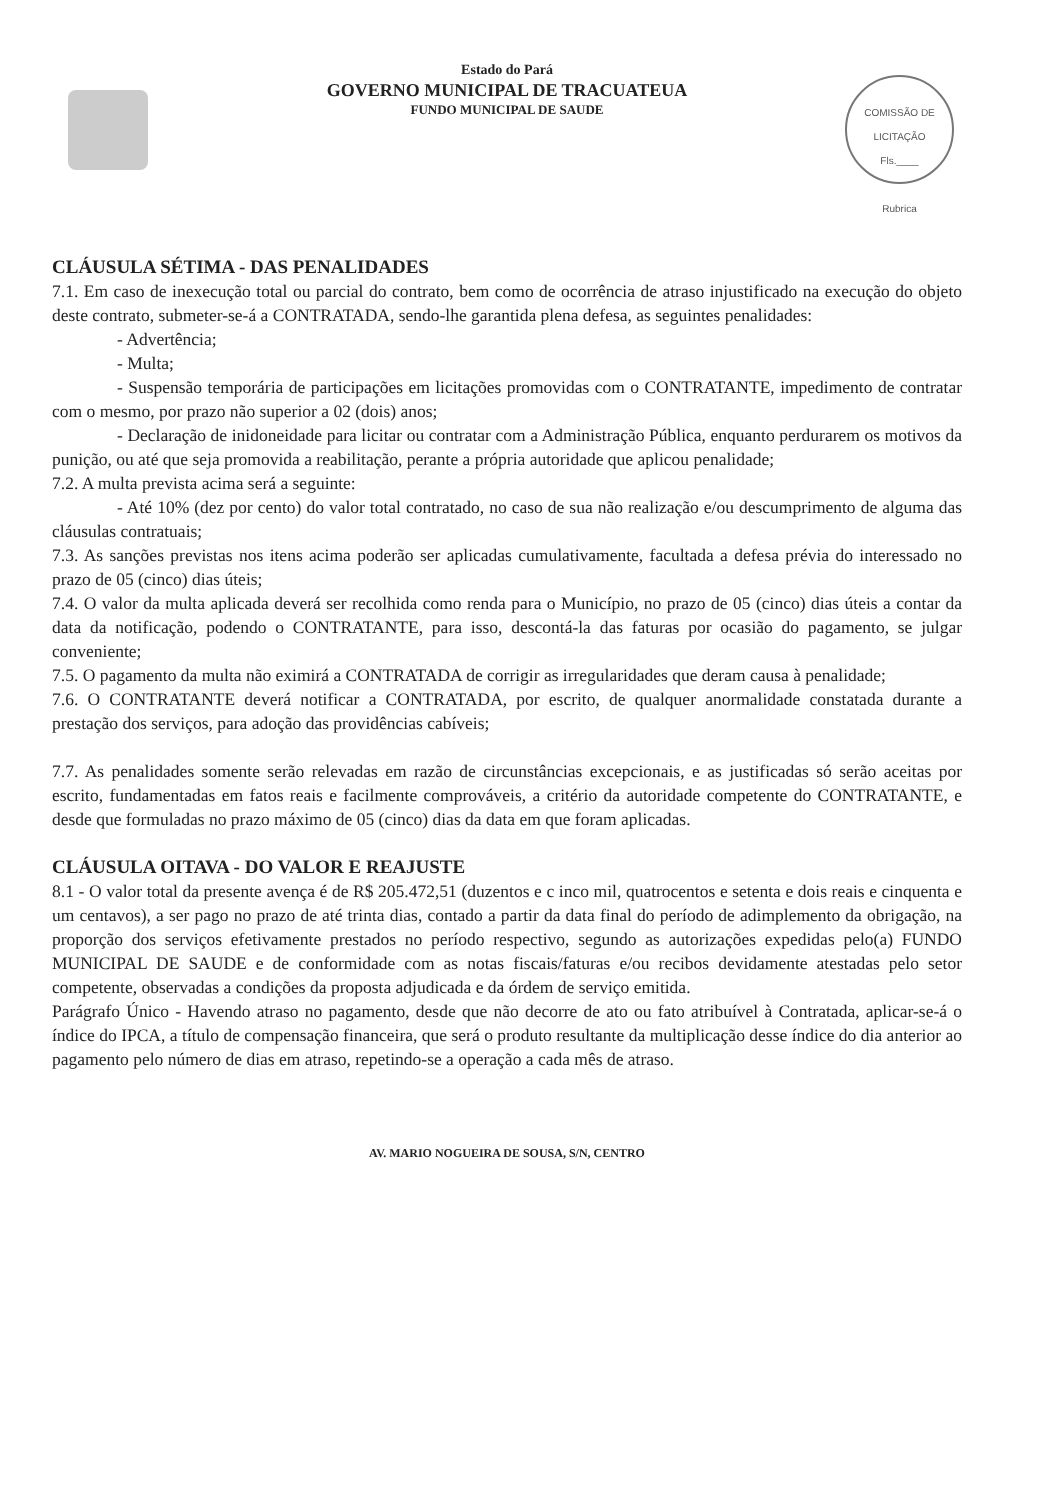COMISSÃO DE LICITAÇÃO
Fls.____
Rubrica
Estado do Pará
GOVERNO MUNICIPAL DE TRACUATEUA
FUNDO MUNICIPAL DE SAUDE
CLÁUSULA SÉTIMA - DAS PENALIDADES
7.1. Em caso de inexecução total ou parcial do contrato, bem como de ocorrência de atraso injustificado na execução do objeto deste contrato, submeter-se-á a CONTRATADA, sendo-lhe garantida plena defesa, as seguintes penalidades:
- Advertência;
- Multa;
- Suspensão temporária de participações em licitações promovidas com o CONTRATANTE, impedimento de contratar com o mesmo, por prazo não superior a 02 (dois) anos;
- Declaração de inidoneidade para licitar ou contratar com a Administração Pública, enquanto perdurarem os motivos da punição, ou até que seja promovida a reabilitação, perante a própria autoridade que aplicou penalidade;
7.2. A multa prevista acima será a seguinte:
- Até 10% (dez por cento) do valor total contratado, no caso de sua não realização e/ou descumprimento de alguma das cláusulas contratuais;
7.3. As sanções previstas nos itens acima poderão ser aplicadas cumulativamente, facultada a defesa prévia do interessado no prazo de 05 (cinco) dias úteis;
7.4. O valor da multa aplicada deverá ser recolhida como renda para o Município, no prazo de 05 (cinco) dias úteis a contar da data da notificação, podendo o CONTRATANTE, para isso, descontá-la das faturas por ocasião do pagamento, se julgar conveniente;
7.5. O pagamento da multa não eximirá a CONTRATADA de corrigir as irregularidades que deram causa à penalidade;
7.6. O CONTRATANTE deverá notificar a CONTRATADA, por escrito, de qualquer anormalidade constatada durante a prestação dos serviços, para adoção das providências cabíveis;
7.7. As penalidades somente serão relevadas em razão de circunstâncias excepcionais, e as justificadas só serão aceitas por escrito, fundamentadas em fatos reais e facilmente comprováveis, a critério da autoridade competente do CONTRATANTE, e desde que formuladas no prazo máximo de 05 (cinco) dias da data em que foram aplicadas.
CLÁUSULA OITAVA - DO VALOR E REAJUSTE
8.1 - O valor total da presente avença é de R$ 205.472,51 (duzentos e c inco mil, quatrocentos e setenta e dois reais e cinquenta e um centavos), a ser pago no prazo de até trinta dias, contado a partir da data final do período de adimplemento da obrigação, na proporção dos serviços efetivamente prestados no período respectivo, segundo as autorizações expedidas pelo(a) FUNDO MUNICIPAL DE SAUDE e de conformidade com as notas fiscais/faturas e/ou recibos devidamente atestadas pelo setor competente, observadas a condições da proposta adjudicada e da órdem de serviço emitida.
Parágrafo Único - Havendo atraso no pagamento, desde que não decorre de ato ou fato atribuível à Contratada, aplicar-se-á o índice do IPCA, a título de compensação financeira, que será o produto resultante da multiplicação desse índice do dia anterior ao pagamento pelo número de dias em atraso, repetindo-se a operação a cada mês de atraso.
AV. MARIO NOGUEIRA DE SOUSA, S/N, CENTRO